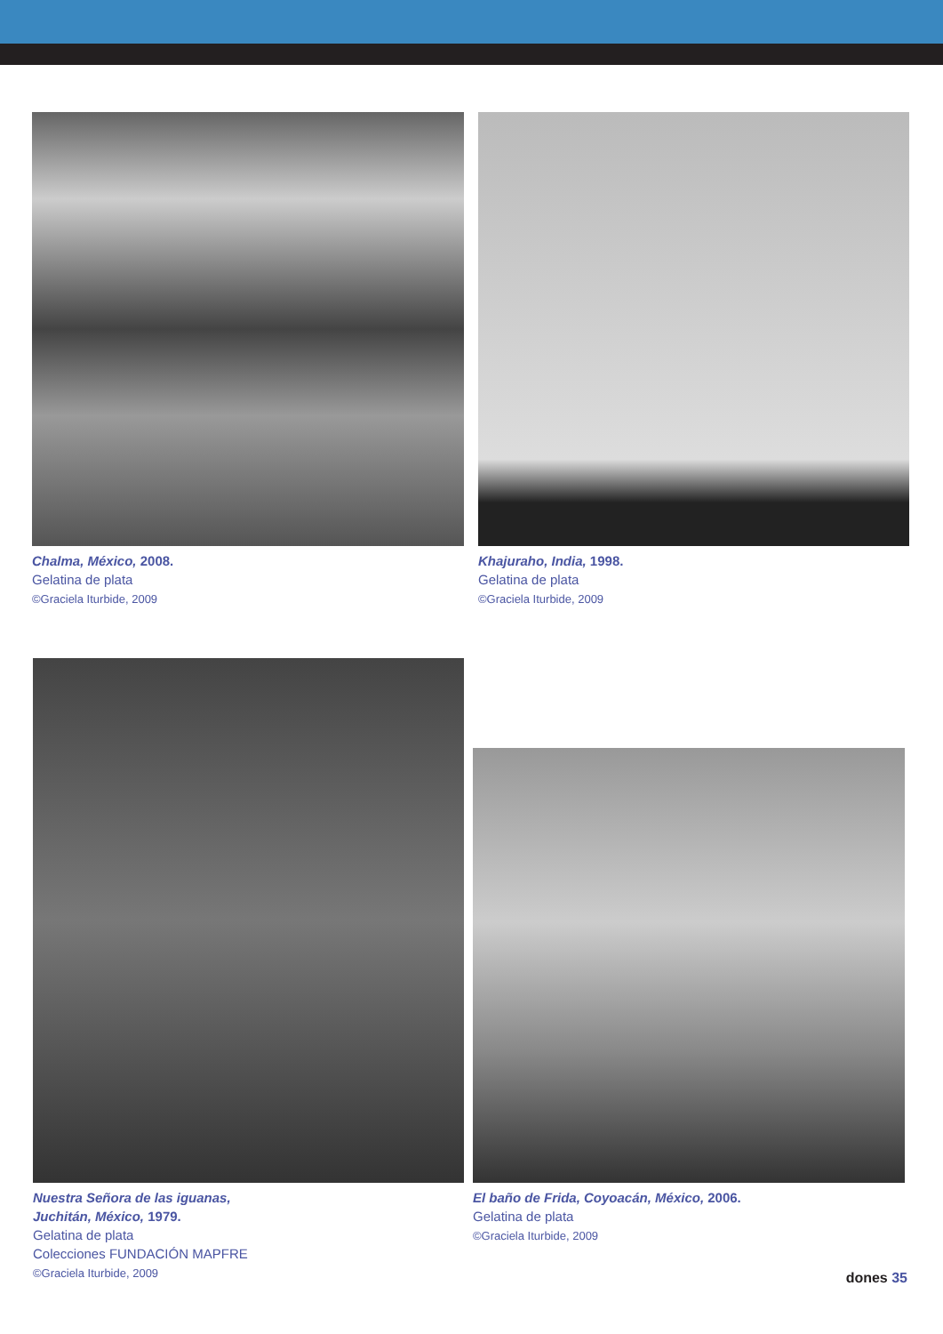Chalma, México, 2008.
Gelatina de plata
©Graciela Iturbide, 2009
Khajuraho, India, 1998.
Gelatina de plata
©Graciela Iturbide, 2009
Nuestra Señora de las iguanas,
Juchitán, México, 1979.
Gelatina de plata
Colecciones FUNDACIÓN MAPFRE
©Graciela Iturbide, 2009
El baño de Frida, Coyoacán, México, 2006.
Gelatina de plata
©Graciela Iturbide, 2009
dones 35